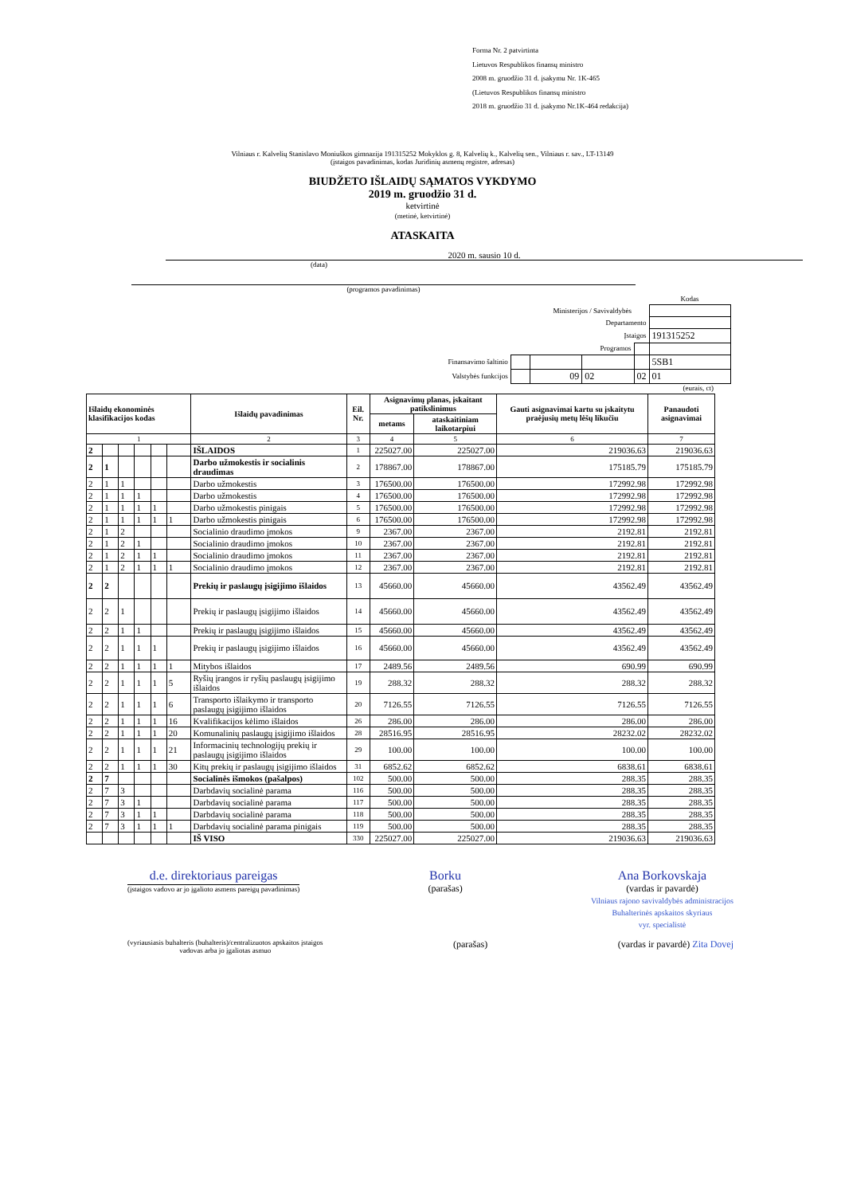Forma Nr. 2 patvirtinta
Lietuvos Respublikos finansų ministro
2008 m. gruodžio 31 d. įsakymu Nr. 1K-465
(Lietuvos Respublikos finansų ministro
2018 m. gruodžio 31 d. įsakymo Nr.1K-464 redakcija)
Vilniaus r. Kalvelių Stanislavo Moniuškos gimnazija 191315252 Mokyklos g. 8, Kalvelių k., Kalvelių sen., Vilniaus r. sav., LT-13149
(įstaigos pavadinimas, kodas Juridinių asmenų registre, adresas)
BIUDŽETO IŠLAIDŲ SĄMATOS VYKDYMO
2019 m. gruodžio 31 d.
ketvirtinė
(metinė, ketvirtinė)
ATASKAITA
2020 m. sausio 10 d.
(data)
(programos pavadinimas)
| | | | | | Kodas |
| Ministerijos / Savivaldybės | | | | | |
| Departamento | | | | | |
| Įstaigos | | | | | 191315252 |
| Programos | | | | | |
| Finansavimo šaltinio | | | | | 5SB1 |
| Valstybės funkcijos | | 09 | 02 | 02 | 01 |
(eurais, ct)
| Išlaidų ekonominės klasifikacijos kodas | | | | | | Išlaidų pavadinimas | Eil. Nr. | Asignavimų planas, įskaitant patikslinimus | | Gauti asignavimai kartu su įskaitytu praėjusių metų lėšų likučiu | Panaudoti asignavimai |
| --- | --- | --- | --- | --- | --- | --- | --- | --- | --- | --- | --- |
| | | | | | | | | metams | ataskaitiniam laikotarpiui | | |
| 1 | | | | | | 2 | 3 | 4 | 5 | 6 | 7 |
| 2 | | | | | | IŠLAIDOS | 1 | 225027.00 | 225027.00 | 219036.63 | 219036.63 |
| 2 | 1 | | | | | Darbo užmokestis ir socialinis draudimas | 2 | 178867.00 | 178867.00 | 175185.79 | 175185.79 |
| 2 | 1 | 1 | | | | Darbo užmokestis | 3 | 176500.00 | 176500.00 | 172992.98 | 172992.98 |
| 2 | 1 | 1 | 1 | | | Darbo užmokestis | 4 | 176500.00 | 176500.00 | 172992.98 | 172992.98 |
| 2 | 1 | 1 | 1 | 1 | | Darbo užmokestis pinigais | 5 | 176500.00 | 176500.00 | 172992.98 | 172992.98 |
| 2 | 1 | 1 | 1 | 1 | 1 | Darbo užmokestis pinigais | 6 | 176500.00 | 176500.00 | 172992.98 | 172992.98 |
| 2 | 1 | 2 | | | | Socialinio draudimo įmokos | 9 | 2367.00 | 2367.00 | 2192.81 | 2192.81 |
| 2 | 1 | 2 | 1 | | | Socialinio draudimo įmokos | 10 | 2367.00 | 2367.00 | 2192.81 | 2192.81 |
| 2 | 1 | 2 | 1 | 1 | | Socialinio draudimo įmokos | 11 | 2367.00 | 2367.00 | 2192.81 | 2192.81 |
| 2 | 1 | 2 | 1 | 1 | 1 | Socialinio draudimo įmokos | 12 | 2367.00 | 2367.00 | 2192.81 | 2192.81 |
| 2 | 2 | | | | | Prekių ir paslaugų įsigijimo išlaidos | 13 | 45660.00 | 45660.00 | 43562.49 | 43562.49 |
| 2 | 2 | 1 | | | | Prekių ir paslaugų įsigijimo išlaidos | 14 | 45660.00 | 45660.00 | 43562.49 | 43562.49 |
| 2 | 2 | 1 | 1 | | | Prekių ir paslaugų įsigijimo išlaidos | 15 | 45660.00 | 45660.00 | 43562.49 | 43562.49 |
| 2 | 2 | 1 | 1 | 1 | | Prekių ir paslaugų įsigijimo išlaidos | 16 | 45660.00 | 45660.00 | 43562.49 | 43562.49 |
| 2 | 2 | 1 | 1 | 1 | 1 | Mitybos išlaidos | 17 | 2489.56 | 2489.56 | 690.99 | 690.99 |
| 2 | 2 | 1 | 1 | 1 | 5 | Ryšių įrangos ir ryšių paslaugų įsigijimo išlaidos | 19 | 288.32 | 288.32 | 288.32 | 288.32 |
| 2 | 2 | 1 | 1 | 1 | 6 | Transporto išlaikymo ir transporto paslaugų įsigijimo išlaidos | 20 | 7126.55 | 7126.55 | 7126.55 | 7126.55 |
| 2 | 2 | 1 | 1 | 1 | 16 | Kvalifikacijos kėlimo išlaidos | 26 | 286.00 | 286.00 | 286.00 | 286.00 |
| 2 | 2 | 1 | 1 | 1 | 20 | Komunalinių paslaugų įsigijimo išlaidos | 28 | 28516.95 | 28516.95 | 28232.02 | 28232.02 |
| 2 | 2 | 1 | 1 | 1 | 21 | Informacinių technologijų prekių ir paslaugų įsigijimo išlaidos | 29 | 100.00 | 100.00 | 100.00 | 100.00 |
| 2 | 2 | 1 | 1 | 1 | 30 | Kitų prekių ir paslaugų įsigijimo išlaidos | 31 | 6852.62 | 6852.62 | 6838.61 | 6838.61 |
| 2 | 7 | | | | | Socialinės išmokos (pašalpos) | 102 | 500.00 | 500.00 | 288.35 | 288.35 |
| 2 | 7 | 3 | | | | Darbdavių socialinė parama | 116 | 500.00 | 500.00 | 288.35 | 288.35 |
| 2 | 7 | 3 | 1 | | | Darbdavių socialinė parama | 117 | 500.00 | 500.00 | 288.35 | 288.35 |
| 2 | 7 | 3 | 1 | 1 | | Darbdavių socialinė parama | 118 | 500.00 | 500.00 | 288.35 | 288.35 |
| 2 | 7 | 3 | 1 | 1 | 1 | Darbdavių socialinė parama pinigais | 119 | 500.00 | 500.00 | 288.35 | 288.35 |
| | | | | | | IŠ VISO | 330 | 225027.00 | 225027.00 | 219036.63 | 219036.63 |
d.e. direktoriaus pareigas
(įstaigos vadovo ar jo įgalioto asmens pareigų pavadinimas)
Borku
(parašas)
Ana Borkovskaja
(vardas ir pavardė)
Vilniaus rajono savivaldybės administracijos
Buhalterinės apskaitos skyriaus
vyr. specialistė
(vyriausiasis buhalteris (buhalteris)/centralizuotos apskaitos įstaigos
vadovas arba jo įgaliotas asmuo
(parašas) (vardas ir pavardė) Zita Dovej